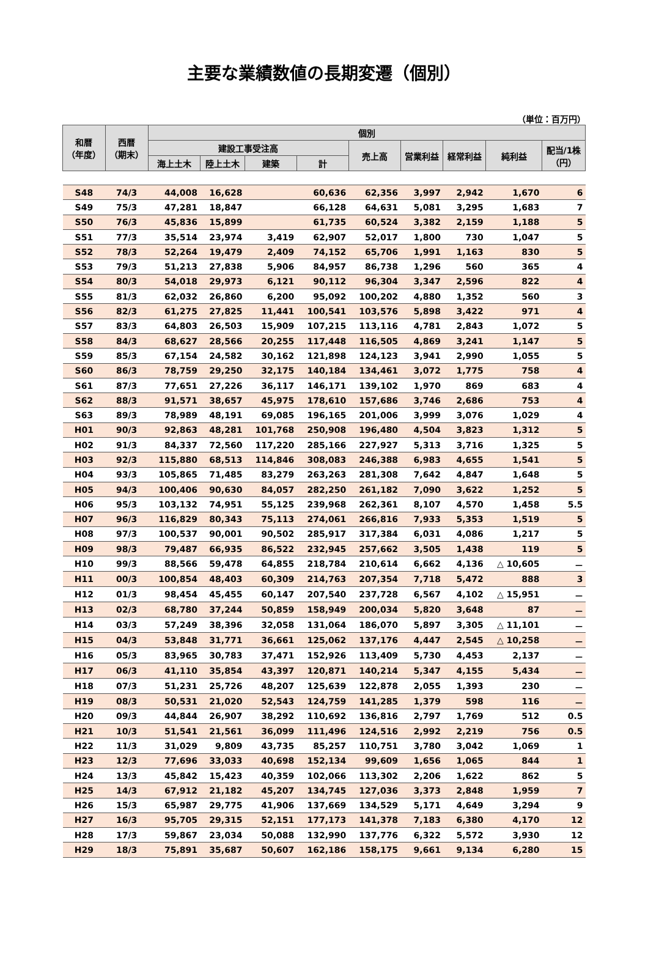主要な業績数値の長期変遷（個別）
（単位：百万円）
| 和暦 （年度） | 西暦 （期末） | 個別 | | | | | | | | |
| --- | --- | --- | --- | --- | --- | --- | --- | --- | --- | --- |
| | | 建設工事受注高 | | | | 売上高 | 営業利益 | 経常利益 | 純利益 | 配当/1株 （円） |
| | | 海上土木 | 陸上土木 | 建築 | 計 | | | | | |
| S48 | 74/3 | 44,008 | 16,628 | | 60,636 | 62,356 | 3,997 | 2,942 | 1,670 | 6 |
| S49 | 75/3 | 47,281 | 18,847 | | 66,128 | 64,631 | 5,081 | 3,295 | 1,683 | 7 |
| S50 | 76/3 | 45,836 | 15,899 | | 61,735 | 60,524 | 3,382 | 2,159 | 1,188 | 5 |
| S51 | 77/3 | 35,514 | 23,974 | 3,419 | 62,907 | 52,017 | 1,800 | 730 | 1,047 | 5 |
| S52 | 78/3 | 52,264 | 19,479 | 2,409 | 74,152 | 65,706 | 1,991 | 1,163 | 830 | 5 |
| S53 | 79/3 | 51,213 | 27,838 | 5,906 | 84,957 | 86,738 | 1,296 | 560 | 365 | 4 |
| S54 | 80/3 | 54,018 | 29,973 | 6,121 | 90,112 | 96,304 | 3,347 | 2,596 | 822 | 4 |
| S55 | 81/3 | 62,032 | 26,860 | 6,200 | 95,092 | 100,202 | 4,880 | 1,352 | 560 | 3 |
| S56 | 82/3 | 61,275 | 27,825 | 11,441 | 100,541 | 103,576 | 5,898 | 3,422 | 971 | 4 |
| S57 | 83/3 | 64,803 | 26,503 | 15,909 | 107,215 | 113,116 | 4,781 | 2,843 | 1,072 | 5 |
| S58 | 84/3 | 68,627 | 28,566 | 20,255 | 117,448 | 116,505 | 4,869 | 3,241 | 1,147 | 5 |
| S59 | 85/3 | 67,154 | 24,582 | 30,162 | 121,898 | 124,123 | 3,941 | 2,990 | 1,055 | 5 |
| S60 | 86/3 | 78,759 | 29,250 | 32,175 | 140,184 | 134,461 | 3,072 | 1,775 | 758 | 4 |
| S61 | 87/3 | 77,651 | 27,226 | 36,117 | 146,171 | 139,102 | 1,970 | 869 | 683 | 4 |
| S62 | 88/3 | 91,571 | 38,657 | 45,975 | 178,610 | 157,686 | 3,746 | 2,686 | 753 | 4 |
| S63 | 89/3 | 78,989 | 48,191 | 69,085 | 196,165 | 201,006 | 3,999 | 3,076 | 1,029 | 4 |
| H01 | 90/3 | 92,863 | 48,281 | 101,768 | 250,908 | 196,480 | 4,504 | 3,823 | 1,312 | 5 |
| H02 | 91/3 | 84,337 | 72,560 | 117,220 | 285,166 | 227,927 | 5,313 | 3,716 | 1,325 | 5 |
| H03 | 92/3 | 115,880 | 68,513 | 114,846 | 308,083 | 246,388 | 6,983 | 4,655 | 1,541 | 5 |
| H04 | 93/3 | 105,865 | 71,485 | 83,279 | 263,263 | 281,308 | 7,642 | 4,847 | 1,648 | 5 |
| H05 | 94/3 | 100,406 | 90,630 | 84,057 | 282,250 | 261,182 | 7,090 | 3,622 | 1,252 | 5 |
| H06 | 95/3 | 103,132 | 74,951 | 55,125 | 239,968 | 262,361 | 8,107 | 4,570 | 1,458 | 5.5 |
| H07 | 96/3 | 116,829 | 80,343 | 75,113 | 274,061 | 266,816 | 7,933 | 5,353 | 1,519 | 5 |
| H08 | 97/3 | 100,537 | 90,001 | 90,502 | 285,917 | 317,384 | 6,031 | 4,086 | 1,217 | 5 |
| H09 | 98/3 | 79,487 | 66,935 | 86,522 | 232,945 | 257,662 | 3,505 | 1,438 | 119 | 5 |
| H10 | 99/3 | 88,566 | 59,478 | 64,855 | 218,784 | 210,614 | 6,662 | 4,136 | △ 10,605 | － |
| H11 | 00/3 | 100,854 | 48,403 | 60,309 | 214,763 | 207,354 | 7,718 | 5,472 | 888 | 3 |
| H12 | 01/3 | 98,454 | 45,455 | 60,147 | 207,540 | 237,728 | 6,567 | 4,102 | △ 15,951 | － |
| H13 | 02/3 | 68,780 | 37,244 | 50,859 | 158,949 | 200,034 | 5,820 | 3,648 | 87 | － |
| H14 | 03/3 | 57,249 | 38,396 | 32,058 | 131,064 | 186,070 | 5,897 | 3,305 | △ 11,101 | － |
| H15 | 04/3 | 53,848 | 31,771 | 36,661 | 125,062 | 137,176 | 4,447 | 2,545 | △ 10,258 | － |
| H16 | 05/3 | 83,965 | 30,783 | 37,471 | 152,926 | 113,409 | 5,730 | 4,453 | 2,137 | － |
| H17 | 06/3 | 41,110 | 35,854 | 43,397 | 120,871 | 140,214 | 5,347 | 4,155 | 5,434 | － |
| H18 | 07/3 | 51,231 | 25,726 | 48,207 | 125,639 | 122,878 | 2,055 | 1,393 | 230 | － |
| H19 | 08/3 | 50,531 | 21,020 | 52,543 | 124,759 | 141,285 | 1,379 | 598 | 116 | － |
| H20 | 09/3 | 44,844 | 26,907 | 38,292 | 110,692 | 136,816 | 2,797 | 1,769 | 512 | 0.5 |
| H21 | 10/3 | 51,541 | 21,561 | 36,099 | 111,496 | 124,516 | 2,992 | 2,219 | 756 | 0.5 |
| H22 | 11/3 | 31,029 | 9,809 | 43,735 | 85,257 | 110,751 | 3,780 | 3,042 | 1,069 | 1 |
| H23 | 12/3 | 77,696 | 33,033 | 40,698 | 152,134 | 99,609 | 1,656 | 1,065 | 844 | 1 |
| H24 | 13/3 | 45,842 | 15,423 | 40,359 | 102,066 | 113,302 | 2,206 | 1,622 | 862 | 5 |
| H25 | 14/3 | 67,912 | 21,182 | 45,207 | 134,745 | 127,036 | 3,373 | 2,848 | 1,959 | 7 |
| H26 | 15/3 | 65,987 | 29,775 | 41,906 | 137,669 | 134,529 | 5,171 | 4,649 | 3,294 | 9 |
| H27 | 16/3 | 95,705 | 29,315 | 52,151 | 177,173 | 141,378 | 7,183 | 6,380 | 4,170 | 12 |
| H28 | 17/3 | 59,867 | 23,034 | 50,088 | 132,990 | 137,776 | 6,322 | 5,572 | 3,930 | 12 |
| H29 | 18/3 | 75,891 | 35,687 | 50,607 | 162,186 | 158,175 | 9,661 | 9,134 | 6,280 | 15 |